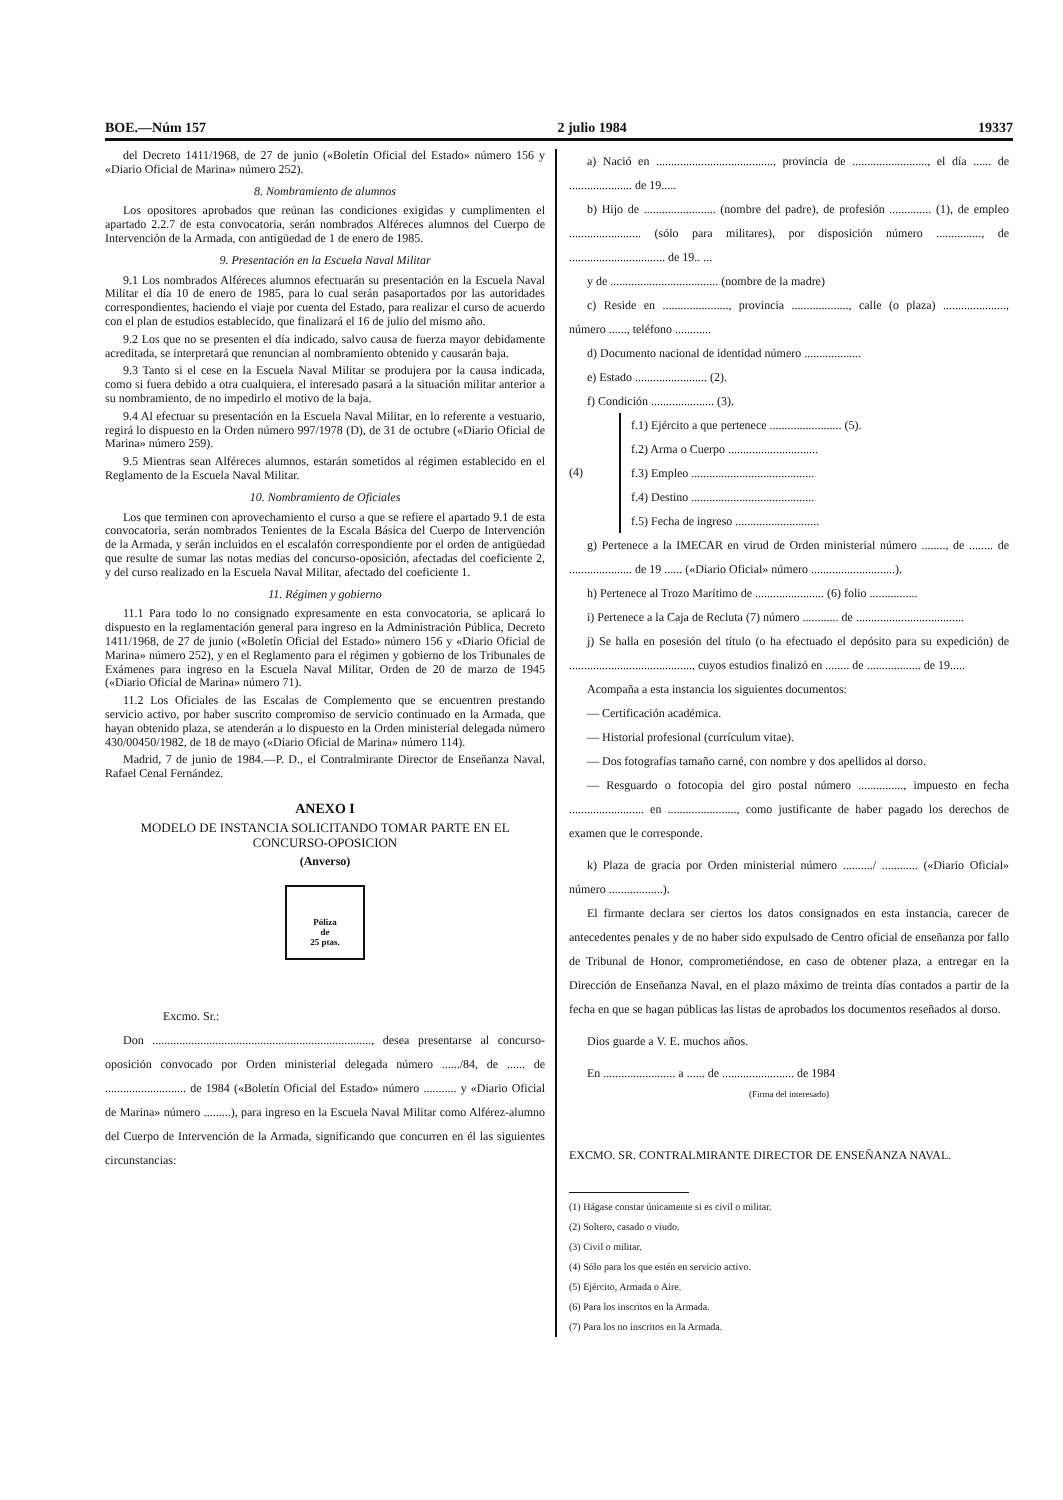BOE.—Núm 157 2 julio 1984 19337
del Decreto 1411/1968, de 27 de junio («Boletín Oficial del Estado» número 156 y «Diario Oficial de Marina» número 252).
8. Nombramiento de alumnos
Los opositores aprobados que reúnan las condiciones exigidas y cumplimenten el apartado 2.2.7 de esta convocatoria, serán nombrados Alféreces alumnos del Cuerpo de Intervención de la Armada, con antigüedad de 1 de enero de 1985.
9. Presentación en la Escuela Naval Militar
9.1 Los nombrados Alféreces alumnos efectuarán su presentación en la Escuela Naval Militar el día 10 de enero de 1985, para lo cual serán pasaportados por las autoridades correspondientes, haciendo el viaje por cuenta del Estado, para realizar el curso de acuerdo con el plan de estudios establecido, que finalizará el 16 de julio del mismo año.
9.2 Los que no se presenten el día indicado, salvo causa de fuerza mayor debidamente acreditada, se interpretará que renuncian al nombramiento obtenido y causarán baja.
9.3 Tanto si el cese en la Escuela Naval Militar se produjera por la causa indicada, como si fuera debido a otra cualquiera, el interesado pasará a la situación militar anterior a su nombramiento, de no impedirlo el motivo de la baja.
9.4 Al efectuar su presentación en la Escuela Naval Militar, en lo referente a vestuario, regirá lo dispuesto en la Orden número 997/1978 (D), de 31 de octubre («Diario Oficial de Marina» número 259).
9.5 Mientras sean Alféreces alumnos, estarán sometidos al régimen establecido en el Reglamento de la Escuela Naval Militar.
10. Nombramiento de Oficiales
Los que terminen con aprovechamiento el curso a que se refiere el apartado 9.1 de esta convocatoria, serán nombrados Tenientes de la Escala Básica del Cuerpo de Intervención de la Armada, y serán incluidos en el escalafón correspondiente por el orden de antigüedad que resulte de sumar las notas medias del concurso-oposición, afectadas del coeficiente 2, y del curso realizado en la Escuela Naval Militar, afectado del coeficiente 1.
11. Régimen y gobierno
11.1 Para todo lo no consignado expresamente en esta convocatoria, se aplicará lo dispuesto en la reglamentación general para ingreso en la Administración Pública, Decreto 1411/1968, de 27 de junio («Boletín Oficial del Estado» número 156 y «Diario Oficial de Marina» número 252), y en el Reglamento para el régimen y gobierno de los Tribunales de Exámenes para ingreso en la Escuela Naval Militar, Orden de 20 de marzo de 1945 («Diario Oficial de Marina» número 71).
11.2 Los Oficiales de las Escalas de Complemento que se encuentren prestando servicio activo, por haber suscrito compromiso de servicio continuado en la Armada, que hayan obtenido plaza, se atenderán a lo dispuesto en la Orden ministerial delegada número 430/00450/1982, de 18 de mayo («Diario Oficial de Marina» número 114).
Madrid, 7 de junio de 1984.—P. D., el Contralmirante Director de Enseñanza Naval, Rafael Cenal Fernández.
ANEXO I
MODELO DE INSTANCIA SOLICITANDO TOMAR PARTE EN EL CONCURSO-OPOSICION
(Anverso)
Póliza
de
25 ptas.
Excmo. Sr.:
Don ........................................................................., desea presentarse al concurso-oposición convocado por Orden ministerial delegada número ....../84, de ...... de ........................... de 1984 («Boletín Oficial del Estado» número ........... y «Diario Oficial de Marina» número .........), para ingreso en la Escuela Naval Militar como Alférez-alumno del Cuerpo de Intervención de la Armada, significando que concurren en él las siguientes circunstancias:
a) Nació en ......................................., provincia de ........................., el día ...... de ..................... de 19.....
b) Hijo de ........................ (nombre del padre), de profesión .............. (1), de empleo ........................ (sólo para militares), por disposición número ..............., de ................................ de 19.. ...
y de .................................... (nombre de la madre)
c) Reside en ......................, provincia ..................., calle (o plaza) ....................., número ......, teléfono ............
d) Documento nacional de identidad número ...................
e) Estado ........................ (2).
f) Condición ..................... (3).
(4)
f.1) Ejército a que pertenece ........................ (5).
f.2) Arma o Cuerpo ..............................
f.3) Empleo .........................................
f.4) Destino .........................................
f.5) Fecha de ingreso ............................
g) Pertenece a la IMECAR en virud de Orden ministerial número ........, de ........ de ..................... de 19 ...... («Diario Oficial» número ............................).
h) Pertenece al Trozo Marítimo de ....................... (6) folio ................
i) Pertenece a la Caja de Recluta (7) número ............ de ....................................
j) Se halla en posesión del título (o ha efectuado el depósito para su expedición) de ........................................., cuyos estudios finalizó en ........ de .................. de 19.....
Acompaña a esta instancia los siguientes documentos:
— Certificación académica.
— Historial profesional (currículum vitae).
— Dos fotografías tamaño carné, con nombre y dos apellidos al dorso.
— Resguardo o fotocopia del giro postal número ..............., impuesto en fecha ......................... en ......................., como justificante de haber pagado los derechos de examen que le corresponde.
k) Plaza de gracia por Orden ministerial número ........../ ............ («Diario Oficial» número ..................).
El firmante declara ser ciertos los datos consignados en esta instancia, carecer de antecedentes penales y de no haber sido expulsado de Centro oficial de enseñanza por fallo de Tribunal de Honor, comprometiéndose, en caso de obtener plaza, a entregar en la Dirección de Enseñanza Naval, en el plazo máximo de treinta días contados a partir de la fecha en que se hagan públicas las listas de aprobados los documentos reseñados al dorso.
Dios guarde a V. E. muchos años.
En ........................ a ...... de ........................ de 1984
(Firma del interesado)
EXCMO. SR. CONTRALMIRANTE DIRECTOR DE ENSEÑANZA NAVAL.
(1) Hágase constar únicamente si es civil o militar.
(2) Soltero, casado o viudo.
(3) Civil o militar.
(4) Sólo para los que estén en servicio activo.
(5) Ejército, Armada o Aire.
(6) Para los inscritos en la Armada.
(7) Para los no inscritos en la Armada.